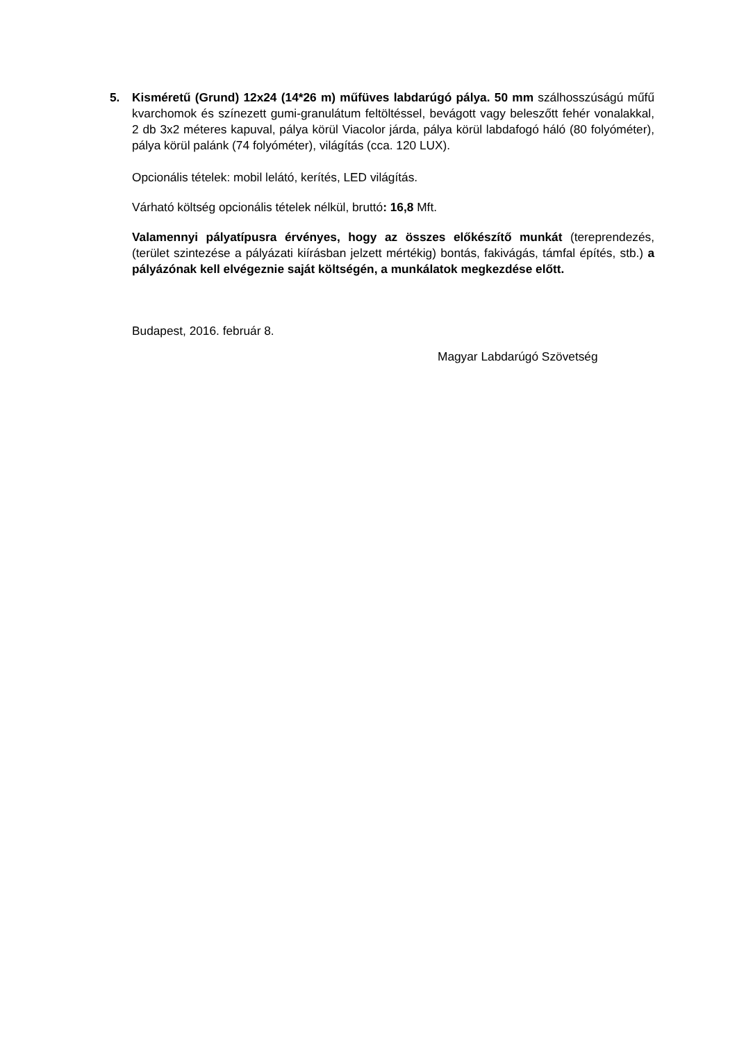5. Kisméretű (Grund) 12x24 (14*26 m) műfüves labdarúgó pálya. 50 mm szálhosszúságú műfű kvarchomok és színezett gumi-granulátum feltöltéssel, bevágott vagy beleszőtt fehér vonalakkal, 2 db 3x2 méteres kapuval, pálya körül Viacolor járda, pálya körül labdafogó háló (80 folyóméter), pálya körül palánk (74 folyóméter), világítás (cca. 120 LUX).
Opcionális tételek: mobil lelátó, kerítés, LED világítás.
Várható költség opcionális tételek nélkül, bruttó: 16,8 Mft.
Valamennyi pályatípusra érvényes, hogy az összes előkészítő munkát (tereprendezés, (terület szintezése a pályázati kiírásban jelzett mértékig) bontás, fakivágás, támfal építés, stb.) a pályázónak kell elvégeznie saját költségén, a munkálatok megkezdése előtt.
Budapest, 2016. február 8.
Magyar Labdarúgó Szövetség